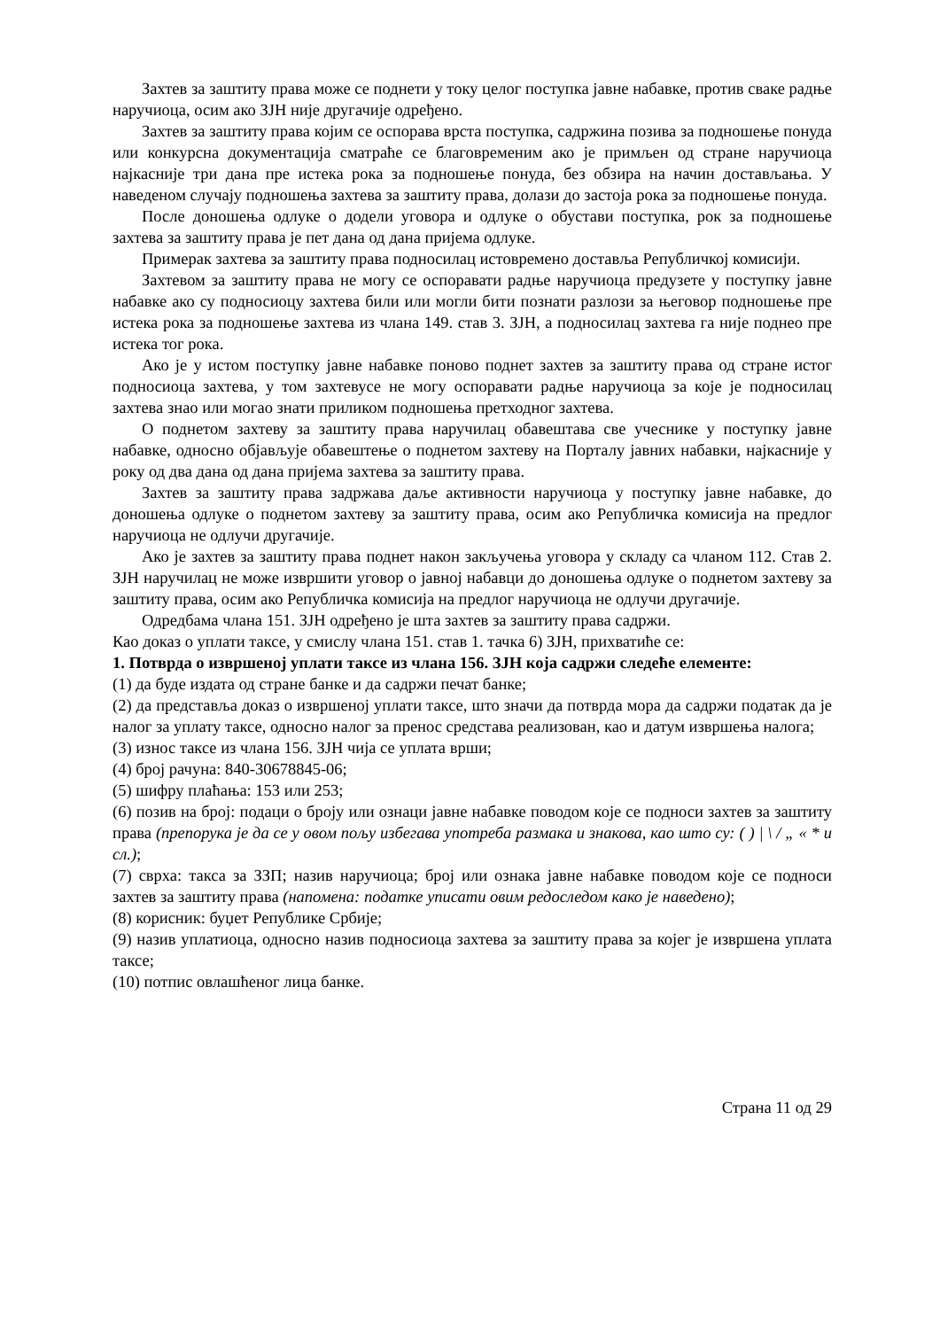Захтев за заштиту права може се поднети у току целог поступка јавне набавке, против сваке радње наручиоца, осим ако ЗЈН није другачије одређено.
Захтев за заштиту права којим се оспорава врста поступка, садржина позива за подношење понуда или конкурсна документација сматраће се благовременим ако је примљен од стране наручиоца најкасније три дана пре истека рока за подношење понуда, без обзира на начин достављања. У наведеном случају подношења захтева за заштиту права, долази до застоја рока за подношење понуда.
После доношења одлуке о додели уговора и одлуке о обустави поступка, рок за подношење захтева за заштиту права је пет дана од дана пријема одлуке.
Примерак захтева за заштиту права подносилац истовремено доставља Републичкој комисији.
Захтевом за заштиту права не могу се оспоравати радње наручиоца предузете у поступку јавне набавке ако су подносиоцу захтева били или могли бити познати разлози за његовор подношење пре истека рока за подношење захтева из члана 149. став 3. ЗЈН, а подносилац захтева га није поднео пре истека тог рока.
Ако је у истом поступку јавне набавке поново поднет захтев за заштиту права од стране истог подносиоца захтева, у том захтевусе не могу оспоравати радње наручиоца за које је подносилац захтева знао или могао знати приликом подношења претходног захтева.
О поднетом захтеву за заштиту права наручилац обавештава све учеснике у поступку јавне набавке, односно објављује обавештење о поднетом захтеву на Порталу јавних набавки, најкасније у року од два дана од дана пријема захтева за заштиту права.
Захтев за заштиту права задржава даље активности наручиоца у поступку јавне набавке, до доношења одлуке о поднетом захтеву за заштиту права, осим ако Републичка комисија на предлог наручиоца не одлучи другачије.
Ако је захтев за заштиту права поднет након закључења уговора у складу са чланом 112. Став 2. ЗЈН наручилац не може извршити уговор о јавној набавци до доношења одлуке о поднетом захтеву за заштиту права, осим ако Републичка комисија на предлог наручиоца не одлучи другачије.
Одредбама члана 151. ЗЈН одређено је шта захтев за заштиту права садржи.
Као доказ о уплати таксе, у смислу члана 151. став 1. тачка 6) ЗЈН, прихватиће се:
1. Потврда о извршеној уплати таксе из члана 156. ЗЈН која садржи следеће елементе:
(1) да буде издата од стране банке и да садржи печат банке;
(2) да представља доказ о извршеној уплати таксе, што значи да потврда мора да садржи податак да је налог за уплату таксе, односно налог за пренос средстава реализован, као и датум извршења налога;
(3) износ таксе из члана 156. ЗЈН чија се уплата врши;
(4) број рачуна: 840-30678845-06;
(5) шифру плаћања: 153 или 253;
(6) позив на број: подаци о броју или ознаци јавне набавке поводом које се подноси захтев за заштиту права (препорука је да се у овом пољу избегава употреба размака и знакова, као што су: ( ) | \ / „ « * и сл.);
(7) сврха: такса за ЗЗП; назив наручиоца; број или ознака јавне набавке поводом које се подноси захтев за заштиту права (напомена: податке уписати овим редоследом како је наведено);
(8) корисник: буџет Републике Србије;
(9) назив уплатиоца, односно назив подносиоца захтева за заштиту права за којег је извршена уплата таксе;
(10) потпис овлашћеног лица банке.
Страна 11 од 29